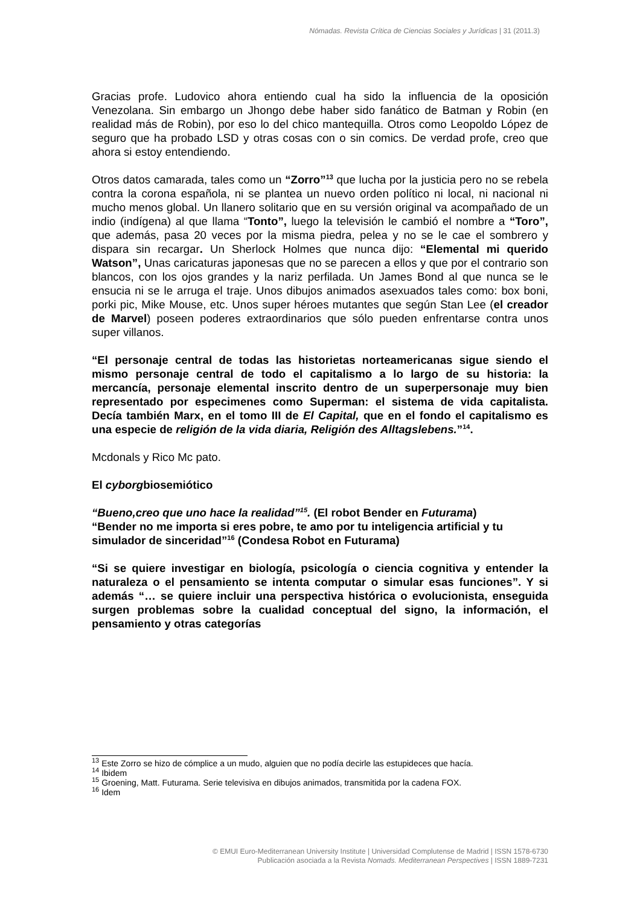Nómadas. Revista Crítica de Ciencias Sociales y Jurídicas | 31 (2011.3)
Gracias profe. Ludovico ahora entiendo cual ha sido la influencia de la oposición Venezolana. Sin embargo un Jhongo debe haber sido fanático de Batman y Robin (en realidad más de Robin), por eso lo del chico mantequilla. Otros como Leopoldo López de seguro que ha probado LSD y otras cosas con o sin comics. De verdad profe, creo que ahora si estoy entendiendo.
Otros datos camarada, tales como un “Zorro”<sup>13</sup> que lucha por la justicia pero no se rebela contra la corona española, ni se plantea un nuevo orden político ni local, ni nacional ni mucho menos global. Un llanero solitario que en su versión original va acompañado de un indio (indígena) al que llama “Tonto”, luego la televisión le cambió el nombre a “Toro”, que además, pasa 20 veces por la misma piedra, pelea y no se le cae el sombrero y dispara sin recargar. Un Sherlock Holmes que nunca dijo: “Elemental mi querido Watson”, Unas caricaturas japonesas que no se parecen a ellos y que por el contrario son blancos, con los ojos grandes y la nariz perfilada. Un James Bond al que nunca se le ensucia ni se le arruga el traje. Unos dibujos animados asexuados tales como: box boni, porki pic, Mike Mouse, etc. Unos super héroes mutantes que según Stan Lee (el creador de Marvel) poseen poderes extraordinarios que sólo pueden enfrentarse contra unos super villanos.
“El personaje central de todas las historietas norteamericanas sigue siendo el mismo personaje central de todo el capitalismo a lo largo de su historia: la mercancía, personaje elemental inscrito dentro de un superpersonaje muy bien representado por especimenes como Superman: el sistema de vida capitalista. Decía también Marx, en el tomo III de El Capital, que en el fondo el capitalismo es una especie de religión de la vida diaria, Religión des Alltagslebens.”<sup>14</sup>.
Mcdonals y Rico Mc pato.
El cyborgbiosemiótico
“Bueno,creo que uno hace la realidad”<sup>15</sup>. (El robot Bender en Futurama)
“Bender no me importa si eres pobre, te amo por tu inteligencia artificial y tu simulador de sinceridad”<sup>16</sup> (Condesa Robot en Futurama)
“Si se quiere investigar en biología, psicología o ciencia cognitiva y entender la naturaleza o el pensamiento se intenta computar o simular esas funciones”. Y si además “… se quiere incluir una perspectiva histórica o evolucionista, enseguida surgen problemas sobre la cualidad conceptual del signo, la información, el pensamiento y otras categorías
<sup>13</sup> Este Zorro se hizo de cómplice a un mudo, alguien que no podía decirle las estupideces que hacía.
<sup>14</sup> Ibidem
<sup>15</sup> Groening, Matt. Futurama. Serie televisiva en dibujos animados, transmitida por la cadena FOX.
<sup>16</sup> Idem
© EMUI Euro-Mediterranean University Institute | Universidad Complutense de Madrid | ISSN 1578-6730
Publicación asociada a la Revista Nomads. Mediterranean Perspectives | ISSN 1889-7231